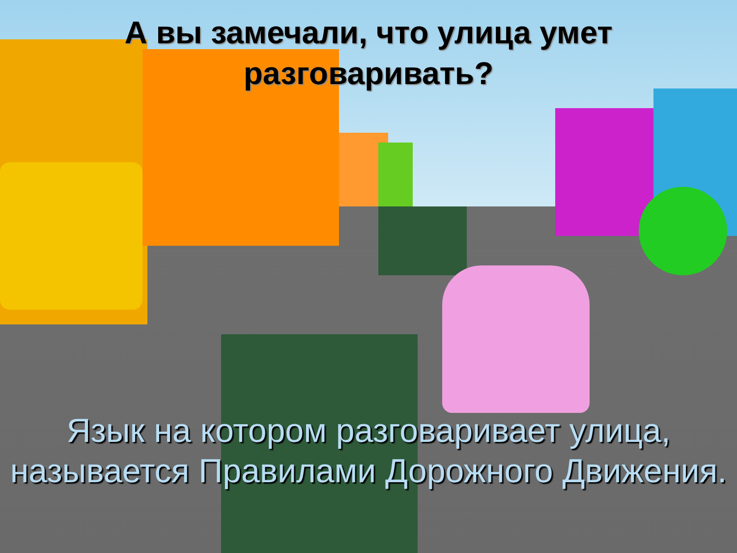А вы замечали, что улица умет разговаривать?
Язык на котором разговаривает улица, называется Правилами Дорожного Движения.